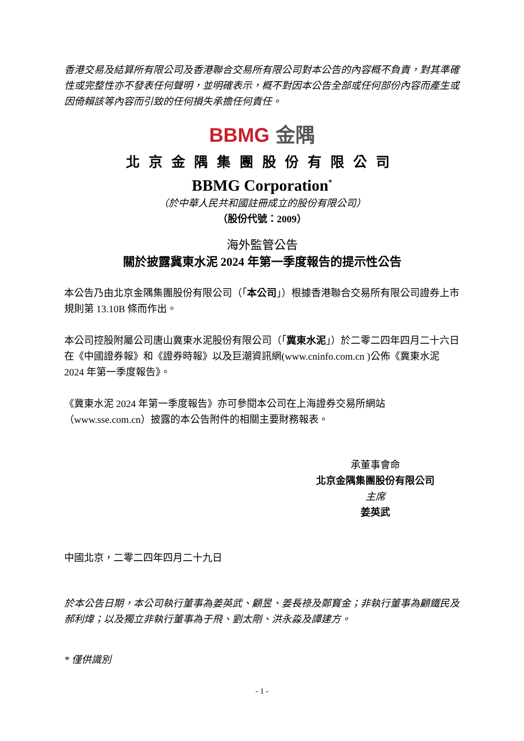香港交易及結算所有限公司及香港聯合交易所有限公司對本公告的內容概不負責，對其準確性或完整性亦不發表任何聲明，並明確表示，概不對因本公告全部或任何部份內容而產生或因倚賴該等內容而引致的任何損失承擔任何責任。
BBMG 金隅
北京金隅集團股份有限公司
BBMG Corporation<sup>*</sup>
（於中華人民共和國註冊成立的股份有限公司）
（股份代號：2009）
海外監管公告
關於披露冀東水泥 2024 年第一季度報告的提示性公告
本公告乃由北京金隅集團股份有限公司（「本公司」）根據香港聯合交易所有限公司證券上市規則第 13.10B 條而作出。
本公司控股附屬公司唐山冀東水泥股份有限公司（「冀東水泥」）於二零二四年四月二十六日在《中國證券報》和《證券時報》以及巨潮資訊網(www.cninfo.com.cn )公佈《冀東水泥 2024 年第一季度報告》。
《冀東水泥 2024 年第一季度報告》亦可參閱本公司在上海證券交易所網站（www.sse.com.cn）披露的本公告附件的相關主要財務報表。
承董事會命
北京金隅集團股份有限公司
主席
姜英武
中國北京，二零二四年四月二十九日
於本公告日期，本公司執行董事為姜英武、顧昱、姜長祿及鄭寶金；非執行董事為顧鐵民及郝利煒；以及獨立非執行董事為于飛、劉太剛、洪永淼及譚建方。
* 僅供識別
- 1 -